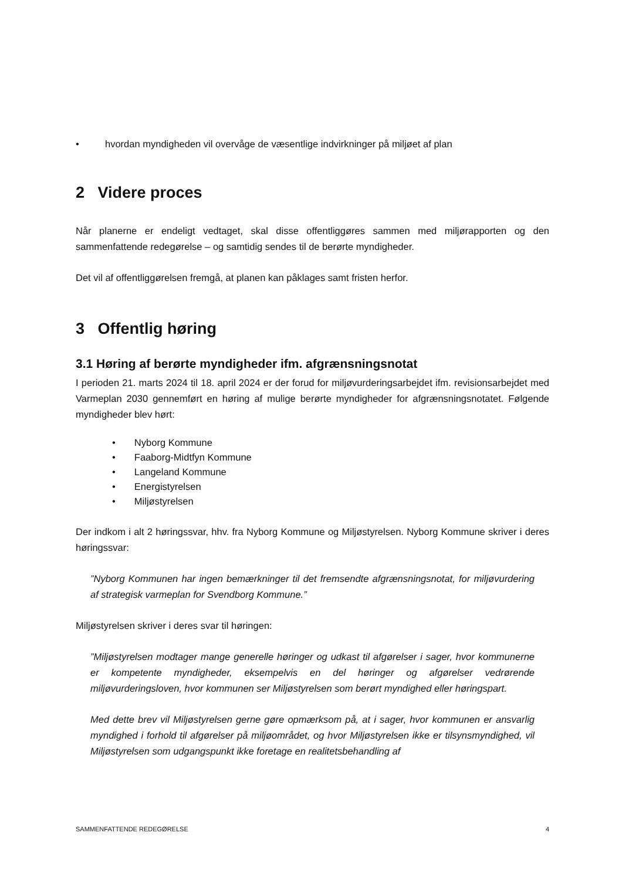• hvordan myndigheden vil overvåge de væsentlige indvirkninger på miljøet af plan
2 Videre proces
Når planerne er endeligt vedtaget, skal disse offentliggøres sammen med miljørapporten og den sammenfattende redegørelse – og samtidig sendes til de berørte myndigheder.
Det vil af offentliggørelsen fremgå, at planen kan påklages samt fristen herfor.
3 Offentlig høring
3.1 Høring af berørte myndigheder ifm. afgrænsningsnotat
I perioden 21. marts 2024 til 18. april 2024 er der forud for miljøvurderingsarbejdet ifm. revisionsarbejdet med Varmeplan 2030 gennemført en høring af mulige berørte myndigheder for afgrænsningsnotatet. Følgende myndigheder blev hørt:
• Nyborg Kommune
• Faaborg-Midtfyn Kommune
• Langeland Kommune
• Energistyrelsen
• Miljøstyrelsen
Der indkom i alt 2 høringssvar, hhv. fra Nyborg Kommune og Miljøstyrelsen. Nyborg Kommune skriver i deres høringssvar:
”Nyborg Kommunen har ingen bemærkninger til det fremsendte afgrænsningsnotat, for miljøvurdering af strategisk varmeplan for Svendborg Kommune.”
Miljøstyrelsen skriver i deres svar til høringen:
”Miljøstyrelsen modtager mange generelle høringer og udkast til afgørelser i sager, hvor kommunerne er kompetente myndigheder, eksempelvis en del høringer og afgørelser vedrørende miljøvurderingsloven, hvor kommunen ser Miljøstyrelsen som berørt myndighed eller høringspart.
Med dette brev vil Miljøstyrelsen gerne gøre opmærksom på, at i sager, hvor kommunen er ansvarlig myndighed i forhold til afgørelser på miljøområdet, og hvor Miljøstyrelsen ikke er tilsynsmyndighed, vil Miljøstyrelsen som udgangspunkt ikke foretage en realitetsbehandling af
SAMMENFATTENDE REDEGØRELSE 4